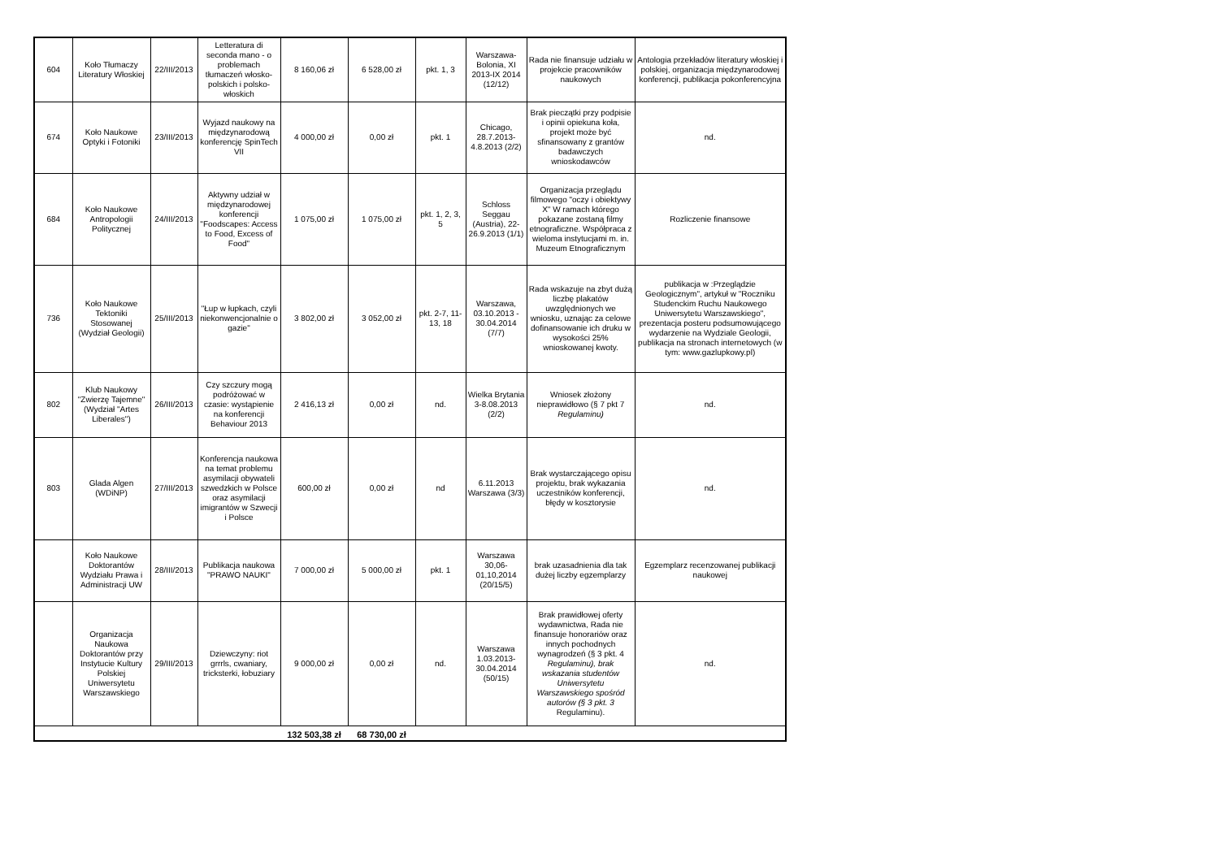| 604 | Koło Tłumaczy Literatury Włoskiej | 22/III/2013 | Letteratura di seconda mano - o problemach tłumaczeń włosko-polskich i polsko-włoskich | 8 160,06 zł | 6 528,00 zł | pkt. 1, 3 | Warszawa-Bolonia, XI 2013-IX 2014 (12/12) | Rada nie finansuje udziału w projekcie pracowników naukowych | Antologia przekładów literatury włoskiej i polskiej, organizacja międzynarodowej konferencji, publikacja pokonferencyjna |
| 674 | Koło Naukowe Optyki i Fotoniki | 23/III/2013 | Wyjazd naukowy na międzynarodową konferencję SpinTech VII | 4 000,00 zł | 0,00 zł | pkt. 1 | Chicago, 28.7.2013-4.8.2013 (2/2) | Brak pieczątki przy podpisie i opinii opiekuna koła, projekt może być sfinansowany z grantów badawczych wnioskodawców | nd. |
| 684 | Koło Naukowe Antropologii Politycznej | 24/III/2013 | Aktywny udział w międzynarodowej konferencji "Foodscapes: Access to Food, Excess of Food" | 1 075,00 zł | 1 075,00 zł | pkt. 1, 2, 3, 5 | Schloss Seggau (Austria), 22-26.9.2013 (1/1) | Organizacja przeglądu filmowego "oczy i obiektywy X" W ramach którego pokazane zostaną filmy etnograficzne. Współpraca z wieloma instytucjami m. in. Muzeum Etnograficznym | Rozliczenie finansowe |
| 736 | Koło Naukowe Tektoniki Stosowanej (Wydział Geologii) | 25/III/2013 | "Łup w łupkach, czyli niekonwencjonalnie o gazie" | 3 802,00 zł | 3 052,00 zł | pkt. 2-7, 11-13, 18 | Warszawa, 03.10.2013 - 30.04.2014 (7/7) | Rada wskazuje na zbyt dużą liczbę plakatów uwzględnionych we wniosku, uznając za celowe dofinansowanie ich druku w wysokości 25% wnioskowanej kwoty. | publikacja w :Przeglądzie Geologicznym", artykuł w "Roczniku Studenckim Ruchu Naukowego Uniwersytetu Warszawskiego", prezentacja posteru podsumowującego wydarzenie na Wydziale Geologii, publikacja na stronach internetowych (w tym: www.gazlupkowy.pl) |
| 802 | Klub Naukowy "Zwierzę Tajemne" (Wydział "Artes Liberales") | 26/III/2013 | Czy szczury mogą podróżować w czasie: wystąpienie na konferencji Behaviour 2013 | 2 416,13 zł | 0,00 zł | nd. | Wielka Brytania 3-8.08.2013 (2/2) | Wniosek złożony nieprawidłowo (§ 7 pkt 7 Regulaminu) | nd. |
| 803 | Glada Algen (WDiNP) | 27/III/2013 | Konferencja naukowa na temat problemu asymilacji obywateli szwedzkich w Polsce oraz asymilacji imigrantów w Szwecji i Polsce | 600,00 zł | 0,00 zł | nd | 6.11.2013 Warszawa (3/3) | Brak wystarczającego opisu projektu, brak wykazania uczestników konferencji, błędy w kosztorysie | nd. |
| | Koło Naukowe Doktorantów Wydziału Prawa i Administracji UW | 28/III/2013 | Publikacja naukowa "PRAWO NAUKI" | 7 000,00 zł | 5 000,00 zł | pkt. 1 | Warszawa 30,06-01,10,2014 (20/15/5) | brak uzasadnienia dla tak dużej liczby egzemplarzy | Egzemplarz recenzowanej publikacji naukowej |
| | Organizacja Naukowa Doktorantów przy Instytucie Kultury Polskiej Uniwersytetu Warszawskiego | 29/III/2013 | Dziewczyny: riot grrrls, cwaniary, tricksterki, łobuziary | 9 000,00 zł | 0,00 zł | nd. | Warszawa 1.03.2013-30.04.2014 (50/15) | Brak prawidłowej oferty wydawnictwa, Rada nie finansuje honorariów oraz innych pochodnych wynagrodzeń (§ 3 pkt. 4 Regulaminu), brak wskazania studentów Uniwersytetu Warszawskiego spośród autorów (§ 3 pkt. 3 Regulaminu). | nd. |
| | | | | 132 503,38 zł | 68 730,00 zł | | | | |